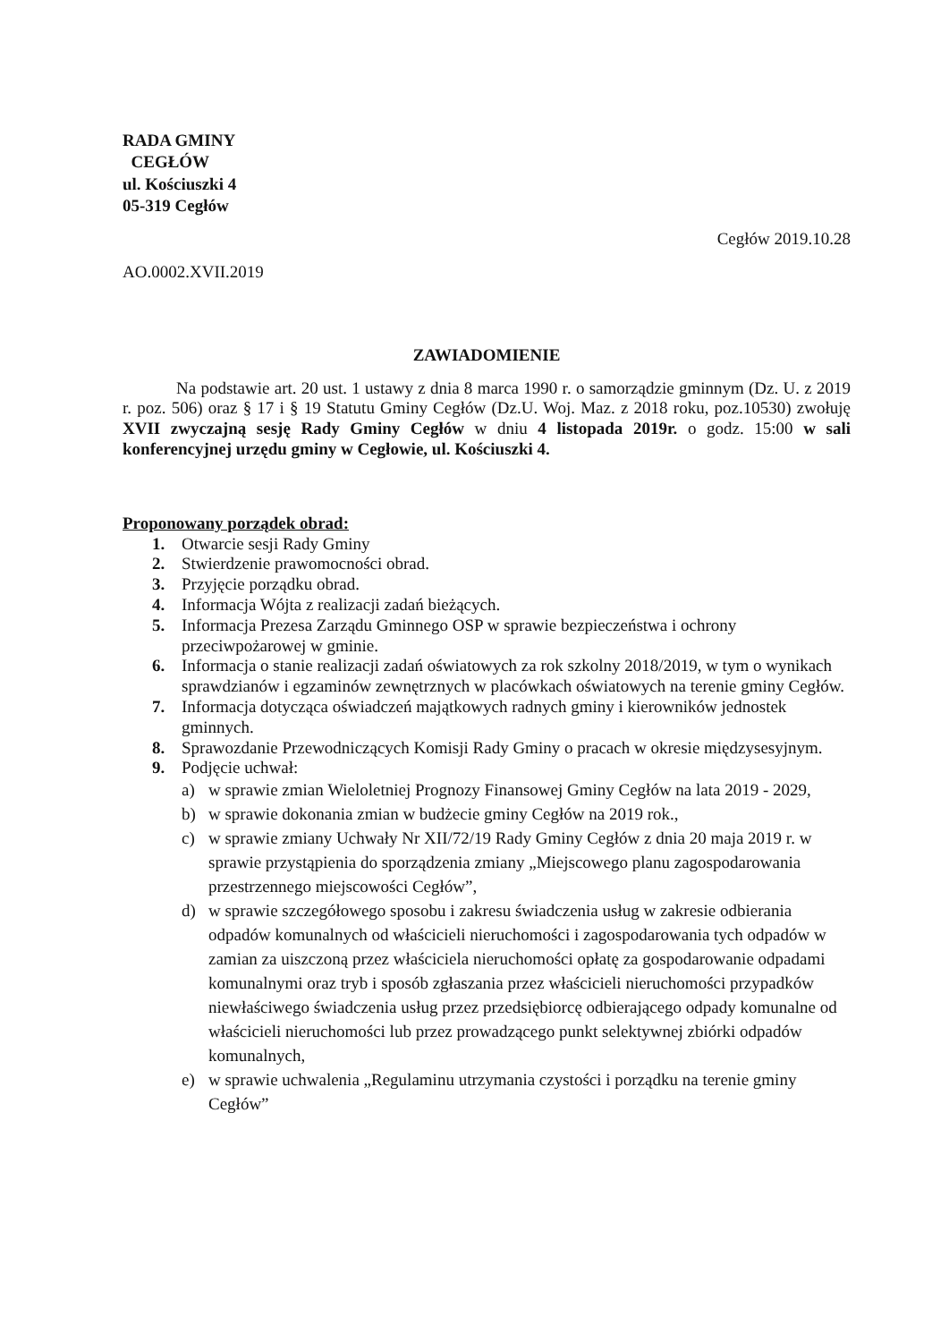RADA GMINY
CEGŁÓW
ul. Kościuszki 4
05-319 Cegłów
Cegłów 2019.10.28
AO.0002.XVII.2019
ZAWIADOMIENIE
Na podstawie art. 20 ust. 1 ustawy z dnia 8 marca 1990 r. o samorządzie gminnym (Dz. U. z 2019 r. poz. 506) oraz § 17 i § 19 Statutu Gminy Cegłów (Dz.U. Woj. Maz. z 2018 roku, poz.10530) zwołuję XVII zwyczajną sesję Rady Gminy Cegłów w dniu 4 listopada 2019r. o godz. 15:00 w sali konferencyjnej urzędu gminy w Cegłowie, ul. Kościuszki 4.
Proponowany porządek obrad:
1. Otwarcie sesji Rady Gminy
2. Stwierdzenie prawomocności obrad.
3. Przyjęcie porządku obrad.
4. Informacja Wójta z realizacji zadań bieżących.
5. Informacja Prezesa Zarządu Gminnego OSP w sprawie bezpieczeństwa i ochrony przeciwpożarowej w gminie.
6. Informacja o stanie realizacji zadań oświatowych za rok szkolny 2018/2019, w tym o wynikach sprawdzianów i egzaminów zewnętrznych w placówkach oświatowych na terenie gminy Cegłów.
7. Informacja dotycząca oświadczeń majątkowych radnych gminy i kierowników jednostek gminnych.
8. Sprawozdanie Przewodniczących Komisji Rady Gminy o pracach w okresie międzysesyjnym.
9. Podjęcie uchwał:
a) w sprawie zmian Wieloletniej Prognozy Finansowej Gminy Cegłów na lata 2019 - 2029,
b) w sprawie dokonania zmian w budżecie gminy Cegłów na 2019 rok.,
c) w sprawie zmiany Uchwały Nr XII/72/19 Rady Gminy Cegłów z dnia 20 maja 2019 r. w sprawie przystąpienia do sporządzenia zmiany „Miejscowego planu zagospodarowania przestrzennego miejscowości Cegłów”,
d) w sprawie szczegółowego sposobu i zakresu świadczenia usług w zakresie odbierania odpadów komunalnych od właścicieli nieruchomości i zagospodarowania tych odpadów w zamian za uiszczoną przez właściciela nieruchomości opłatę za gospodarowanie odpadami komunalnymi oraz tryb i sposób zgłaszania przez właścicieli nieruchomości przypadków niewłaściwego świadczenia usług przez przedsiębiorcę odbierającego odpady komunalne od właścicieli nieruchomości lub przez prowadzącego punkt selektywnej zbiórki odpadów komunalnych,
e) w sprawie uchwalenia „Regulaminu utrzymania czystości i porządku na terenie gminy Cegłów”